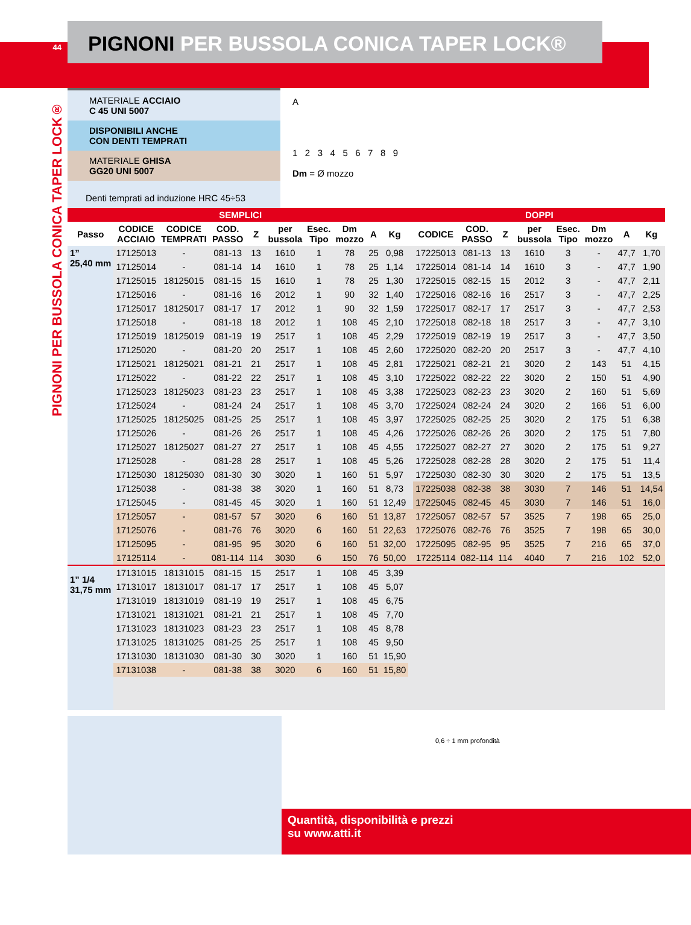44
PIGNONI PER BUSSOLA CONICA TAPER LOCK®
PIGNONI PER BUSSOLA CONICA TAPER LOCK®
MATERIALE ACCIAIO
C 45 UNI 5007
DISPONIBILI ANCHE
CON DENTI TEMPRATI
MATERIALE GHISA
GG20 UNI 5007
Denti temprati ad induzione HRC 45÷53
A
1 2 3 4 5 6 7 8 9
Dm = Ø mozzo
| SEMPLICI | | | | | | | | | | | DOPPI | | | | | | | |
| --- | --- | --- | --- | --- | --- | --- | --- | --- | --- | --- | --- | --- | --- | --- | --- | --- | --- | --- |
| Passo | CODICE ACCIAIO | CODICE TEMPRATI | COD. PASSO | Z | per bussola | Esec. Tipo | Dm mozzo | A | Kg | | CODICE | COD. PASSO | Z | per bussola | Esec. Tipo | Dm mozzo | A | Kg |
| 1” 25,40 mm | 17125013 | - | 081-13 | 13 | 1610 | 1 | 78 | 25 | 0,98 | | 17225013 | 081-13 | 13 | 1610 | 3 | - | 47,7 | 1,70 |
| | 17125014 | - | 081-14 | 14 | 1610 | 1 | 78 | 25 | 1,14 | | 17225014 | 081-14 | 14 | 1610 | 3 | - | 47,7 | 1,90 |
| | 17125015 | 18125015 | 081-15 | 15 | 1610 | 1 | 78 | 25 | 1,30 | | 17225015 | 082-15 | 15 | 2012 | 3 | - | 47,7 | 2,11 |
| | 17125016 | - | 081-16 | 16 | 2012 | 1 | 90 | 32 | 1,40 | | 17225016 | 082-16 | 16 | 2517 | 3 | - | 47,7 | 2,25 |
| | 17125017 | 18125017 | 081-17 | 17 | 2012 | 1 | 90 | 32 | 1,59 | | 17225017 | 082-17 | 17 | 2517 | 3 | - | 47,7 | 2,53 |
| | 17125018 | - | 081-18 | 18 | 2012 | 1 | 108 | 45 | 2,10 | | 17225018 | 082-18 | 18 | 2517 | 3 | - | 47,7 | 3,10 |
| | 17125019 | 18125019 | 081-19 | 19 | 2517 | 1 | 108 | 45 | 2,29 | | 17225019 | 082-19 | 19 | 2517 | 3 | - | 47,7 | 3,50 |
| | 17125020 | - | 081-20 | 20 | 2517 | 1 | 108 | 45 | 2,60 | | 17225020 | 082-20 | 20 | 2517 | 3 | - | 47,7 | 4,10 |
| | 17125021 | 18125021 | 081-21 | 21 | 2517 | 1 | 108 | 45 | 2,81 | | 17225021 | 082-21 | 21 | 3020 | 2 | 143 | 51 | 4,15 |
| | 17125022 | - | 081-22 | 22 | 2517 | 1 | 108 | 45 | 3,10 | | 17225022 | 082-22 | 22 | 3020 | 2 | 150 | 51 | 4,90 |
| | 17125023 | 18125023 | 081-23 | 23 | 2517 | 1 | 108 | 45 | 3,38 | | 17225023 | 082-23 | 23 | 3020 | 2 | 160 | 51 | 5,69 |
| | 17125024 | - | 081-24 | 24 | 2517 | 1 | 108 | 45 | 3,70 | | 17225024 | 082-24 | 24 | 3020 | 2 | 166 | 51 | 6,00 |
| | 17125025 | 18125025 | 081-25 | 25 | 2517 | 1 | 108 | 45 | 3,97 | | 17225025 | 082-25 | 25 | 3020 | 2 | 175 | 51 | 6,38 |
| | 17125026 | - | 081-26 | 26 | 2517 | 1 | 108 | 45 | 4,26 | | 17225026 | 082-26 | 26 | 3020 | 2 | 175 | 51 | 7,80 |
| | 17125027 | 18125027 | 081-27 | 27 | 2517 | 1 | 108 | 45 | 4,55 | | 17225027 | 082-27 | 27 | 3020 | 2 | 175 | 51 | 9,27 |
| | 17125028 | - | 081-28 | 28 | 2517 | 1 | 108 | 45 | 5,26 | | 17225028 | 082-28 | 28 | 3020 | 2 | 175 | 51 | 11,4 |
| | 17125030 | 18125030 | 081-30 | 30 | 3020 | 1 | 160 | 51 | 5,97 | | 17225030 | 082-30 | 30 | 3020 | 2 | 175 | 51 | 13,5 |
| | 17125038 | - | 081-38 | 38 | 3020 | 1 | 160 | 51 | 8,73 | | 17225038 | 082-38 | 38 | 3030 | 7 | 146 | 51 | 14,54 |
| | 17125045 | - | 081-45 | 45 | 3020 | 1 | 160 | 51 | 12,49 | | 17225045 | 082-45 | 45 | 3030 | 7 | 146 | 51 | 16,0 |
| | 17125057 | - | 081-57 | 57 | 3020 | 6 | 160 | 51 | 13,87 | | 17225057 | 082-57 | 57 | 3525 | 7 | 198 | 65 | 25,0 |
| | 17125076 | - | 081-76 | 76 | 3020 | 6 | 160 | 51 | 22,63 | | 17225076 | 082-76 | 76 | 3525 | 7 | 198 | 65 | 30,0 |
| | 17125095 | - | 081-95 | 95 | 3020 | 6 | 160 | 51 | 32,00 | | 17225095 | 082-95 | 95 | 3525 | 7 | 216 | 65 | 37,0 |
| | 17125114 | - | 081-114 | 114 | 3030 | 6 | 150 | 76 | 50,00 | | 17225114 | 082-114 | 114 | 4040 | 7 | 216 | 102 | 52,0 |
| 1” 1/4 31,75 mm | 17131015 | 18131015 | 081-15 | 15 | 2517 | 1 | 108 | 45 | 3,39 | | | | | | | | | |
| | 17131017 | 18131017 | 081-17 | 17 | 2517 | 1 | 108 | 45 | 5,07 | | | | | | | | | |
| | 17131019 | 18131019 | 081-19 | 19 | 2517 | 1 | 108 | 45 | 6,75 | | | | | | | | | |
| | 17131021 | 18131021 | 081-21 | 21 | 2517 | 1 | 108 | 45 | 7,70 | | | | | | | | | |
| | 17131023 | 18131023 | 081-23 | 23 | 2517 | 1 | 108 | 45 | 8,78 | | | | | | | | | |
| | 17131025 | 18131025 | 081-25 | 25 | 2517 | 1 | 108 | 45 | 9,50 | | | | | | | | | |
| | 17131030 | 18131030 | 081-30 | 30 | 3020 | 1 | 160 | 51 | 15,90 | | | | | | | | | |
| | 17131038 | - | 081-38 | 38 | 3020 | 6 | 160 | 51 | 15,80 | | | | | | | | | |
0,6 ÷ 1 mm profondità
Quantità, disponibilità e prezzi
su www.atti.it